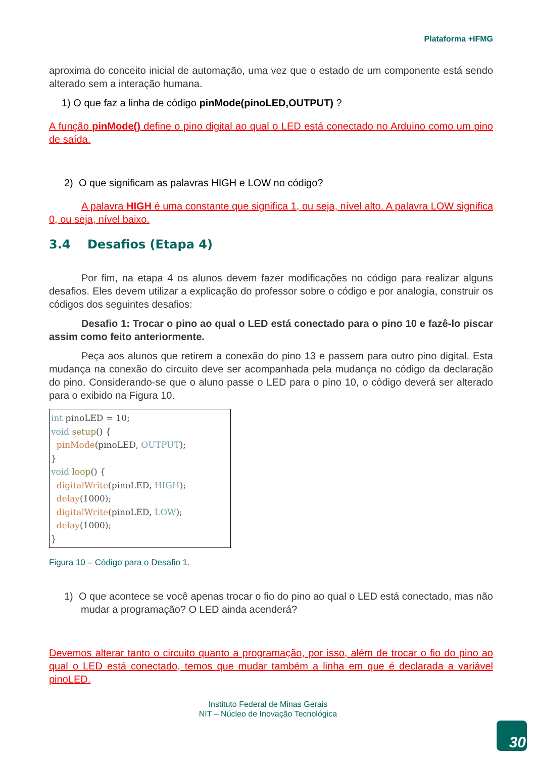Plataforma +IFMG
aproxima do conceito inicial de automação, uma vez que o estado de um componente está sendo alterado sem a interação humana.
1) O que faz a linha de código pinMode(pinoLED,OUTPUT) ?
A função pinMode() define o pino digital ao qual o LED está conectado no Arduino como um pino de saída.
2) O que significam as palavras HIGH e LOW no código?
A palavra HIGH é uma constante que significa 1, ou seja, nível alto. A palavra LOW significa 0, ou seja, nível baixo.
3.4 Desafios (Etapa 4)
Por fim, na etapa 4 os alunos devem fazer modificações no código para realizar alguns desafios. Eles devem utilizar a explicação do professor sobre o código e por analogia, construir os códigos dos seguintes desafios:
Desafio 1: Trocar o pino ao qual o LED está conectado para o pino 10 e fazê-lo piscar assim como feito anteriormente.
Peça aos alunos que retirem a conexão do pino 13 e passem para outro pino digital. Esta mudança na conexão do circuito deve ser acompanhada pela mudança no código da declaração do pino. Considerando-se que o aluno passe o LED para o pino 10, o código deverá ser alterado para o exibido na Figura 10.
int pinoLED = 10; void setup() { pinMode(pinoLED, OUTPUT); } void loop() { digitalWrite(pinoLED, HIGH); delay(1000); digitalWrite(pinoLED, LOW); delay(1000); }
Figura 10 – Código para o Desafio 1.
1) O que acontece se você apenas trocar o fio do pino ao qual o LED está conectado, mas não mudar a programação? O LED ainda acenderá?
Devemos alterar tanto o circuito quanto a programação, por isso, além de trocar o fio do pino ao qual o LED está conectado, temos que mudar também a linha em que é declarada a variável pinoLED.
Instituto Federal de Minas Gerais
NIT – Núcleo de Inovação Tecnológica
30